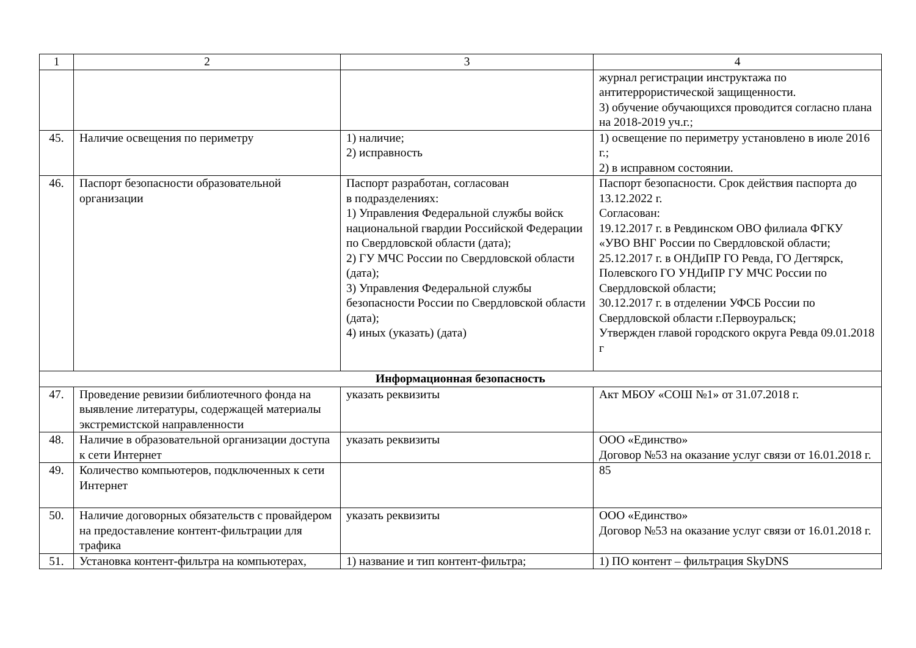| 1 | 2 | 3 | 4 |
| --- | --- | --- | --- |
| | | | журнал регистрации инструктажа по антитеррористической защищенности. 3) обучение обучающихся проводится согласно плана на 2018-2019 уч.г.; |
| 45. | Наличие освещения по периметру | 1) наличие; 2) исправность | 1) освещение по периметру установлено в июле 2016 г.; 2) в исправном состоянии. |
| 46. | Паспорт безопасности образовательной организации | Паспорт разработан, согласован в подразделениях: 1) Управления Федеральной службы войск национальной гвардии Российской Федерации по Свердловской области (дата); 2) ГУ МЧС России по Свердловской области (дата); 3) Управления Федеральной службы безопасности России по Свердловской области (дата); 4) иных (указать) (дата) | Паспорт безопасности. Срок действия паспорта до 13.12.2022 г. Согласован: 19.12.2017 г. в Ревдинском ОВО филиала ФГКУ «УВО ВНГ России по Свердловской области; 25.12.2017 г. в ОНДиПР ГО Ревда, ГО Дегтярск, Полевского ГО УНДиПР ГУ МЧС России по Свердловской области; 30.12.2017 г. в отделении УФСБ России по Свердловской области г.Первоуральск; Утвержден главой городского округа Ревда 09.01.2018 г |
| Информационная безопасность | | | |
| 47. | Проведение ревизии библиотечного фонда на выявление литературы, содержащей материалы экстремистской направленности | указать реквизиты | Акт МБОУ «СОШ №1» от 31.07.2018 г. |
| 48. | Наличие в образовательной организации доступа к сети Интернет | указать реквизиты | ООО «Единство» Договор №53 на оказание услуг связи от 16.01.2018 г. |
| 49. | Количество компьютеров, подключенных к сети Интернет | | 85 |
| 50. | Наличие договорных обязательств с провайдером на предоставление контент-фильтрации для трафика | указать реквизиты | ООО «Единство» Договор №53 на оказание услуг связи от 16.01.2018 г. |
| 51. | Установка контент-фильтра на компьютерах, | 1) название и тип контент-фильтра; | 1) ПО контент – фильтрация SkyDNS |